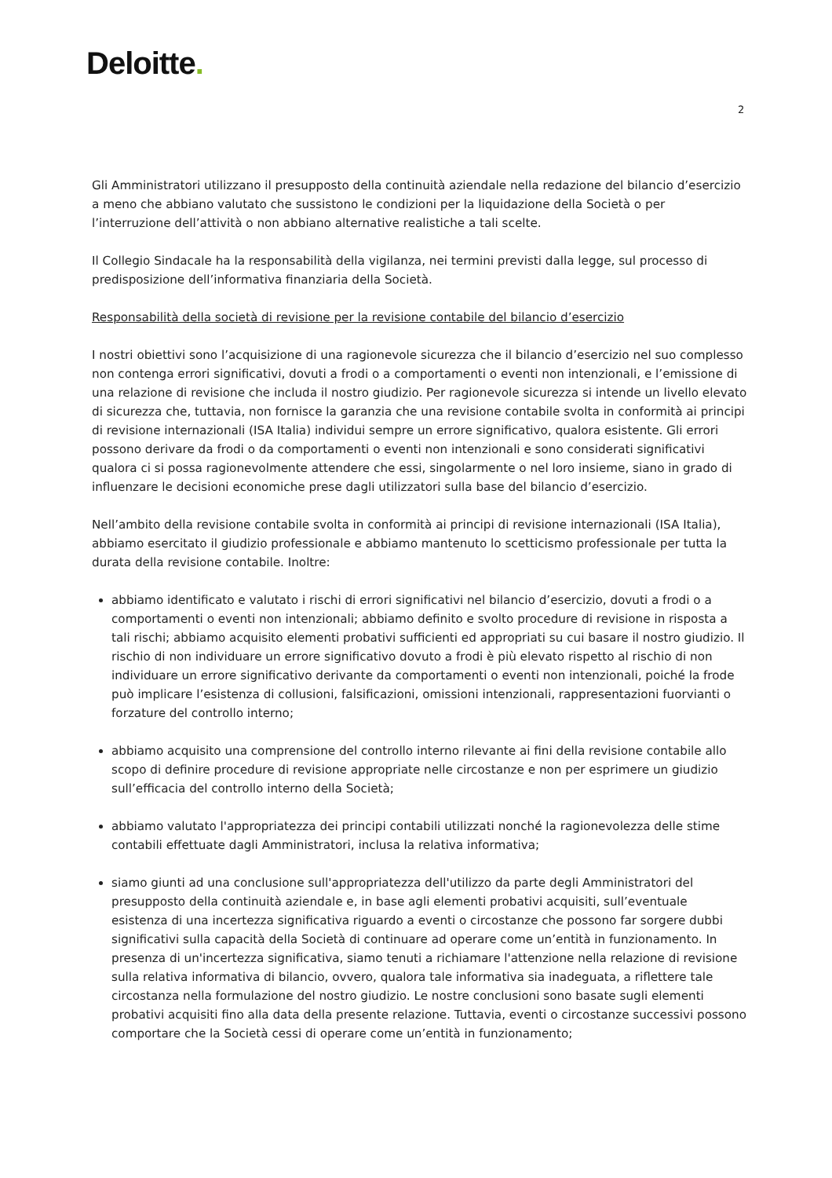Deloitte.
2
Gli Amministratori utilizzano il presupposto della continuità aziendale nella redazione del bilancio d’esercizio a meno che abbiano valutato che sussistono le condizioni per la liquidazione della Società o per l’interruzione dell’attività o non abbiano alternative realistiche a tali scelte.
Il Collegio Sindacale ha la responsabilità della vigilanza, nei termini previsti dalla legge, sul processo di predisposizione dell’informativa finanziaria della Società.
Responsabilità della società di revisione per la revisione contabile del bilancio d’esercizio
I nostri obiettivi sono l’acquisizione di una ragionevole sicurezza che il bilancio d’esercizio nel suo complesso non contenga errori significativi, dovuti a frodi o a comportamenti o eventi non intenzionali, e l’emissione di una relazione di revisione che includa il nostro giudizio. Per ragionevole sicurezza si intende un livello elevato di sicurezza che, tuttavia, non fornisce la garanzia che una revisione contabile svolta in conformità ai principi di revisione internazionali (ISA Italia) individui sempre un errore significativo, qualora esistente. Gli errori possono derivare da frodi o da comportamenti o eventi non intenzionali e sono considerati significativi qualora ci si possa ragionevolmente attendere che essi, singolarmente o nel loro insieme, siano in grado di influenzare le decisioni economiche prese dagli utilizzatori sulla base del bilancio d’esercizio.
Nell’ambito della revisione contabile svolta in conformità ai principi di revisione internazionali (ISA Italia), abbiamo esercitato il giudizio professionale e abbiamo mantenuto lo scetticismo professionale per tutta la durata della revisione contabile. Inoltre:
abbiamo identificato e valutato i rischi di errori significativi nel bilancio d’esercizio, dovuti a frodi o a comportamenti o eventi non intenzionali; abbiamo definito e svolto procedure di revisione in risposta a tali rischi; abbiamo acquisito elementi probativi sufficienti ed appropriati su cui basare il nostro giudizio. Il rischio di non individuare un errore significativo dovuto a frodi è più elevato rispetto al rischio di non individuare un errore significativo derivante da comportamenti o eventi non intenzionali, poiché la frode può implicare l’esistenza di collusioni, falsificazioni, omissioni intenzionali, rappresentazioni fuorvianti o forzature del controllo interno;
abbiamo acquisito una comprensione del controllo interno rilevante ai fini della revisione contabile allo scopo di definire procedure di revisione appropriate nelle circostanze e non per esprimere un giudizio sull’efficacia del controllo interno della Società;
abbiamo valutato l'appropriatezza dei principi contabili utilizzati nonché la ragionevolezza delle stime contabili effettuate dagli Amministratori, inclusa la relativa informativa;
siamo giunti ad una conclusione sull'appropriatezza dell'utilizzo da parte degli Amministratori del presupposto della continuità aziendale e, in base agli elementi probativi acquisiti, sull’eventuale esistenza di una incertezza significativa riguardo a eventi o circostanze che possono far sorgere dubbi significativi sulla capacità della Società di continuare ad operare come un’entità in funzionamento. In presenza di un'incertezza significativa, siamo tenuti a richiamare l'attenzione nella relazione di revisione sulla relativa informativa di bilancio, ovvero, qualora tale informativa sia inadeguata, a riflettere tale circostanza nella formulazione del nostro giudizio. Le nostre conclusioni sono basate sugli elementi probativi acquisiti fino alla data della presente relazione. Tuttavia, eventi o circostanze successivi possono comportare che la Società cessi di operare come un’entità in funzionamento;